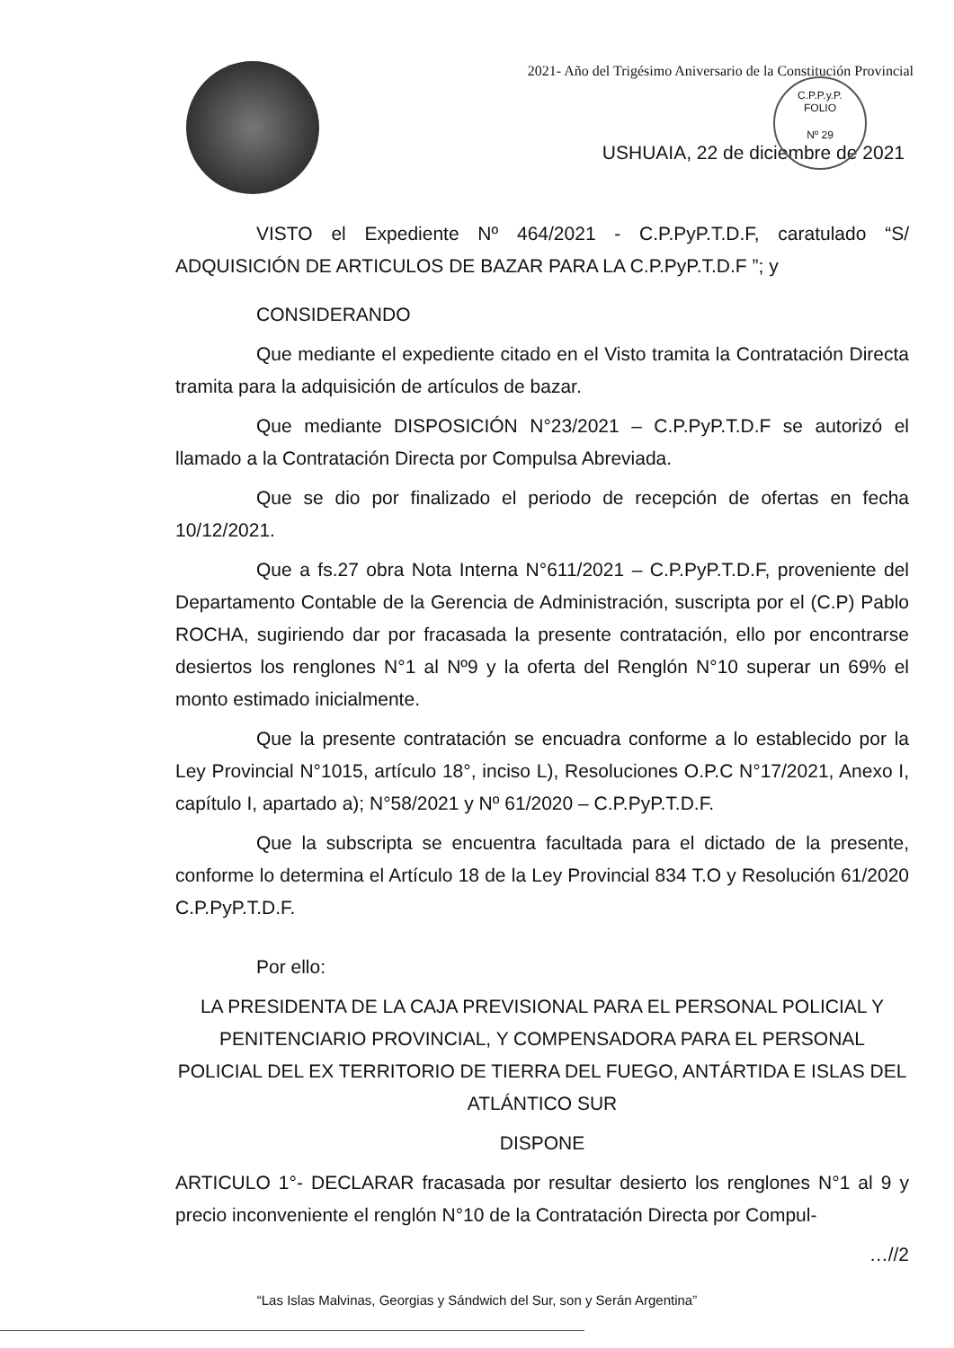C.P.P.y.P.
FOLIO
Nº 29
2021- Año del Trigésimo Aniversario de la Constitución Provincial
USHUAIA, 22 de diciembre de 2021
VISTO el Expediente Nº 464/2021 - C.P.PyP.T.D.F, caratulado “S/ ADQUISICIÓN DE ARTICULOS DE BAZAR PARA LA C.P.PyP.T.D.F ”; y
CONSIDERANDO
Que mediante el expediente citado en el Visto tramita la Contratación Directa tramita para la adquisición de artículos de bazar.
Que mediante DISPOSICIÓN N°23/2021 – C.P.PyP.T.D.F se autorizó el llamado a la Contratación Directa por Compulsa Abreviada.
Que se dio por finalizado el periodo de recepción de ofertas en fecha 10/12/2021.
Que a fs.27 obra Nota Interna N°611/2021 – C.P.PyP.T.D.F, proveniente del Departamento Contable de la Gerencia de Administración, suscripta por el (C.P) Pablo ROCHA, sugiriendo dar por fracasada la presente contratación, ello por encontrarse desiertos los renglones N°1 al Nº9 y la oferta del Renglón N°10 superar un 69% el monto estimado inicialmente.
Que la presente contratación se encuadra conforme a lo establecido por la Ley Provincial N°1015, artículo 18°, inciso L), Resoluciones O.P.C N°17/2021, Anexo I, capítulo I, apartado a); N°58/2021 y Nº 61/2020 – C.P.PyP.T.D.F.
Que la subscripta se encuentra facultada para el dictado de la presente, conforme lo determina el Artículo 18 de la Ley Provincial 834 T.O y Resolución 61/2020 C.P.PyP.T.D.F.
Por ello:
LA PRESIDENTA DE LA CAJA PREVISIONAL PARA EL PERSONAL POLICIAL Y PENITENCIARIO PROVINCIAL, Y COMPENSADORA PARA EL PERSONAL POLICIAL DEL EX TERRITORIO DE TIERRA DEL FUEGO, ANTÁRTIDA E ISLAS DEL ATLÁNTICO SUR
DISPONE
ARTICULO 1°- DECLARAR fracasada por resultar desierto los renglones N°1 al 9 y precio inconveniente el renglón N°10 de la Contratación Directa por Compul-
…//2
“Las Islas Malvinas, Georgias y Sándwich del Sur, son y Serán Argentina”